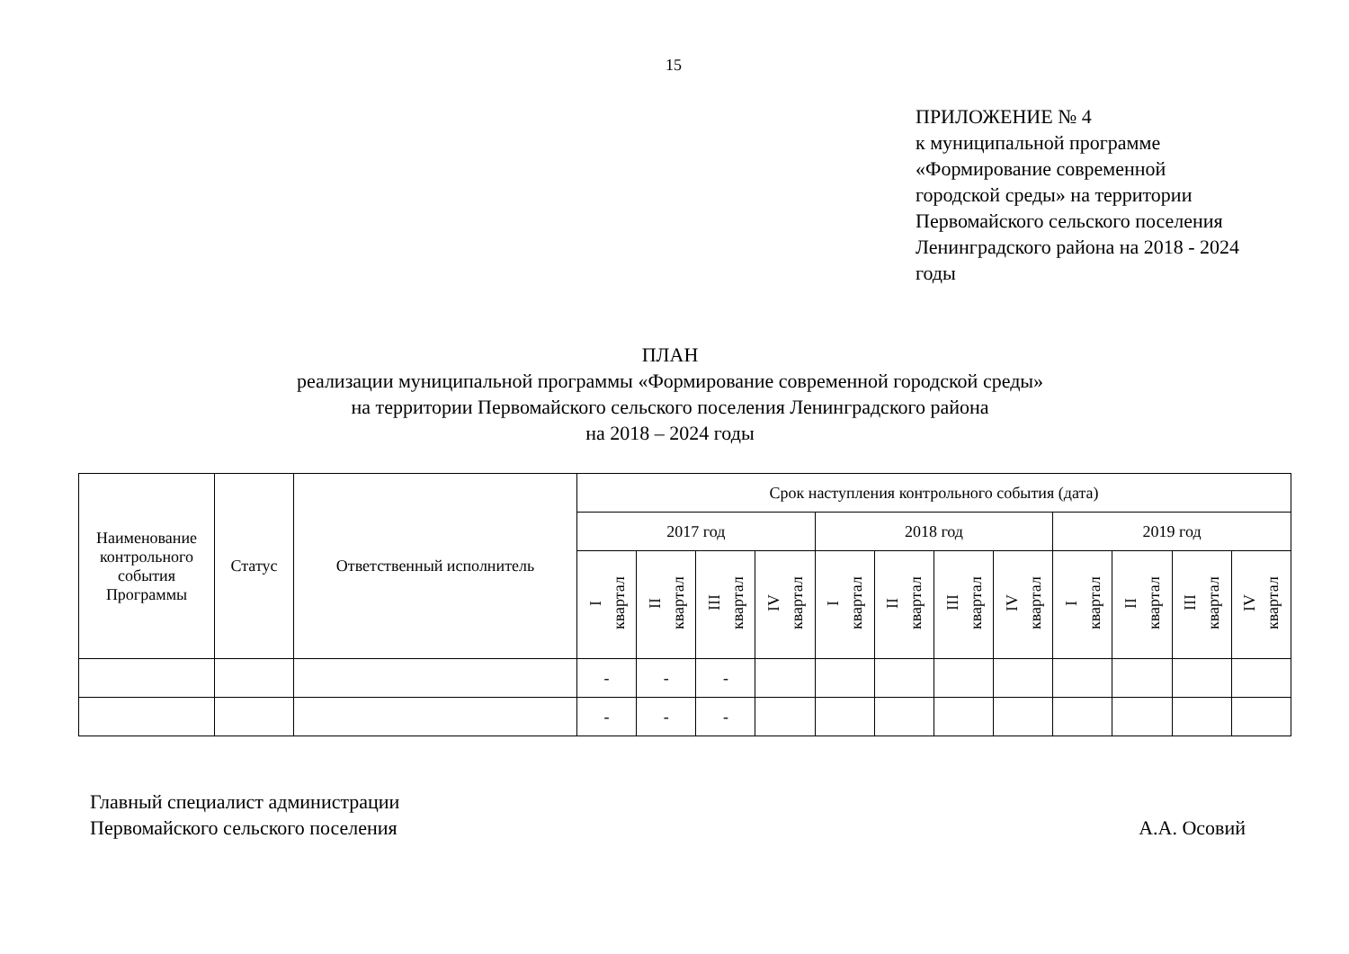15
ПРИЛОЖЕНИЕ № 4
к муниципальной программе
«Формирование современной
городской среды» на территории
Первомайского сельского поселения
Ленинградского района на 2018 - 2024
годы
ПЛАН
реализации муниципальной программы «Формирование современной городской среды»
на территории Первомайского сельского поселения Ленинградского района
на 2018 – 2024 годы
| Наименование контрольного события Программы | Статус | Ответственный исполнитель | Срок наступления контрольного события (дата) | | | | | | | | | | | |
| --- | --- | --- | --- | --- | --- | --- | --- | --- | --- | --- | --- | --- | --- | --- |
| | | | 2017 год | | | | 2018 год | | | | 2019 год | | | |
| | | | I квартал | II квартал | III квартал | IV квартал | I квартал | II квартал | III квартал | IV квартал | I квартал | II квартал | III квартал | IV квартал |
| | | | - | - | - | | | | | | | | | |
| | | | - | - | - | | | | | | | | | |
Главный специалист администрации
Первомайского сельского поселения
А.А. Осовий